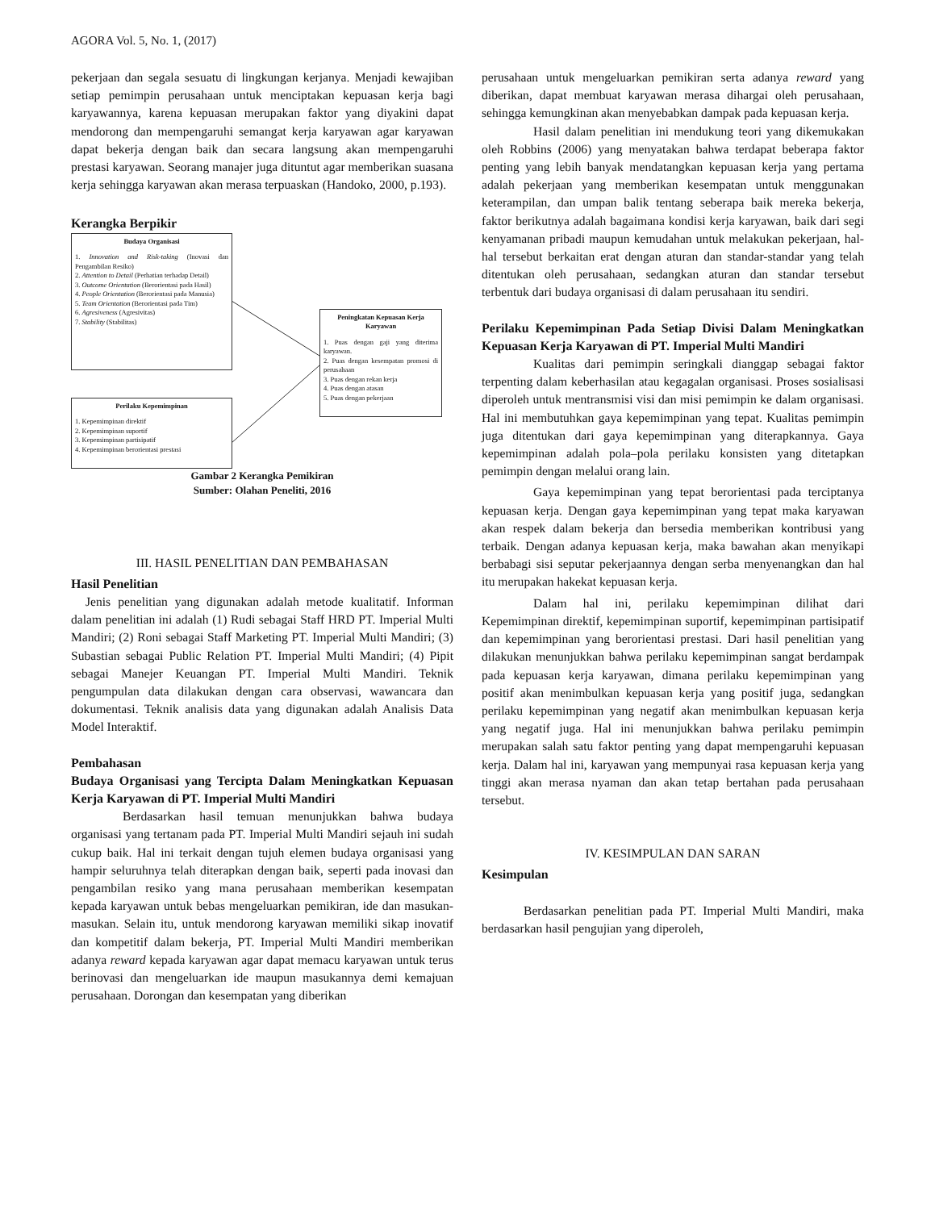AGORA Vol. 5, No. 1, (2017)
pekerjaan dan segala sesuatu di lingkungan kerjanya. Menjadi kewajiban setiap pemimpin perusahaan untuk menciptakan kepuasan kerja bagi karyawannya, karena kepuasan merupakan faktor yang diyakini dapat mendorong dan mempengaruhi semangat kerja karyawan agar karyawan dapat bekerja dengan baik dan secara langsung akan mempengaruhi prestasi karyawan. Seorang manajer juga dituntut agar memberikan suasana kerja sehingga karyawan akan merasa terpuaskan (Handoko, 2000, p.193).
Kerangka Berpikir
Budaya Organisasi
1. Innovation and Risk-taking (Inovasi dan Pengambilan Resiko)
2. Attention to Detail (Perhatian terhadap Detail)
3. Outcome Orientation (Berorientasi pada Hasil)
4. People Orientation (Berorientasi pada Manusia)
5. Team Orientation (Berorientasi pada Tim)
6. Agresiveness (Agresivitas)
7. Stability (Stabilitas)
Peningkatan Kepuasan Kerja Karyawan
1. Puas dengan gaji yang diterima karyawan.
2. Puas dengan kesempatan promosi di perusahaan
3. Puas dengan rekan kerja
4. Puas dengan atasan
5. Puas dengan pekerjaan
Perilaku Kepemimpinan
1. Kepemimpinan direktif
2. Kepemimpinan suportif
3. Kepemimpinan partisipatif
4. Kepemimpinan berorientasi prestasi
Gambar 2 Kerangka Pemikiran
Sumber: Olahan Peneliti, 2016
III. HASIL PENELITIAN DAN PEMBAHASAN
Hasil Penelitian
Jenis penelitian yang digunakan adalah metode kualitatif. Informan dalam penelitian ini adalah (1) Rudi sebagai Staff HRD PT. Imperial Multi Mandiri; (2) Roni sebagai Staff Marketing PT. Imperial Multi Mandiri; (3) Subastian sebagai Public Relation PT. Imperial Multi Mandiri; (4) Pipit sebagai Manejer Keuangan PT. Imperial Multi Mandiri. Teknik pengumpulan data dilakukan dengan cara observasi, wawancara dan dokumentasi. Teknik analisis data yang digunakan adalah Analisis Data Model Interaktif.
Pembahasan
Budaya Organisasi yang Tercipta Dalam Meningkatkan Kepuasan Kerja Karyawan di PT. Imperial Multi Mandiri
Berdasarkan hasil temuan menunjukkan bahwa budaya organisasi yang tertanam pada PT. Imperial Multi Mandiri sejauh ini sudah cukup baik. Hal ini terkait dengan tujuh elemen budaya organisasi yang hampir seluruhnya telah diterapkan dengan baik, seperti pada inovasi dan pengambilan resiko yang mana perusahaan memberikan kesempatan kepada karyawan untuk bebas mengeluarkan pemikiran, ide dan masukan-masukan. Selain itu, untuk mendorong karyawan memiliki sikap inovatif dan kompetitif dalam bekerja, PT. Imperial Multi Mandiri memberikan adanya reward kepada karyawan agar dapat memacu karyawan untuk terus berinovasi dan mengeluarkan ide maupun masukannya demi kemajuan perusahaan. Dorongan dan kesempatan yang diberikan
perusahaan untuk mengeluarkan pemikiran serta adanya reward yang diberikan, dapat membuat karyawan merasa dihargai oleh perusahaan, sehingga kemungkinan akan menyebabkan dampak pada kepuasan kerja.
Hasil dalam penelitian ini mendukung teori yang dikemukakan oleh Robbins (2006) yang menyatakan bahwa terdapat beberapa faktor penting yang lebih banyak mendatangkan kepuasan kerja yang pertama adalah pekerjaan yang memberikan kesempatan untuk menggunakan keterampilan, dan umpan balik tentang seberapa baik mereka bekerja, faktor berikutnya adalah bagaimana kondisi kerja karyawan, baik dari segi kenyamanan pribadi maupun kemudahan untuk melakukan pekerjaan, hal-hal tersebut berkaitan erat dengan aturan dan standar-standar yang telah ditentukan oleh perusahaan, sedangkan aturan dan standar tersebut terbentuk dari budaya organisasi di dalam perusahaan itu sendiri.
Perilaku Kepemimpinan Pada Setiap Divisi Dalam Meningkatkan Kepuasan Kerja Karyawan di PT. Imperial Multi Mandiri
Kualitas dari pemimpin seringkali dianggap sebagai faktor terpenting dalam keberhasilan atau kegagalan organisasi. Proses sosialisasi diperoleh untuk mentransmisi visi dan misi pemimpin ke dalam organisasi. Hal ini membutuhkan gaya kepemimpinan yang tepat. Kualitas pemimpin juga ditentukan dari gaya kepemimpinan yang diterapkannya. Gaya kepemimpinan adalah pola–pola perilaku konsisten yang ditetapkan pemimpin dengan melalui orang lain.
Gaya kepemimpinan yang tepat berorientasi pada terciptanya kepuasan kerja. Dengan gaya kepemimpinan yang tepat maka karyawan akan respek dalam bekerja dan bersedia memberikan kontribusi yang terbaik. Dengan adanya kepuasan kerja, maka bawahan akan menyikapi berbabagi sisi seputar pekerjaannya dengan serba menyenangkan dan hal itu merupakan hakekat kepuasan kerja.
Dalam hal ini, perilaku kepemimpinan dilihat dari Kepemimpinan direktif, kepemimpinan suportif, kepemimpinan partisipatif dan kepemimpinan yang berorientasi prestasi. Dari hasil penelitian yang dilakukan menunjukkan bahwa perilaku kepemimpinan sangat berdampak pada kepuasan kerja karyawan, dimana perilaku kepemimpinan yang positif akan menimbulkan kepuasan kerja yang positif juga, sedangkan perilaku kepemimpinan yang negatif akan menimbulkan kepuasan kerja yang negatif juga. Hal ini menunjukkan bahwa perilaku pemimpin merupakan salah satu faktor penting yang dapat mempengaruhi kepuasan kerja. Dalam hal ini, karyawan yang mempunyai rasa kepuasan kerja yang tinggi akan merasa nyaman dan akan tetap bertahan pada perusahaan tersebut.
IV. KESIMPULAN DAN SARAN
Kesimpulan
Berdasarkan penelitian pada PT. Imperial Multi Mandiri, maka berdasarkan hasil pengujian yang diperoleh,